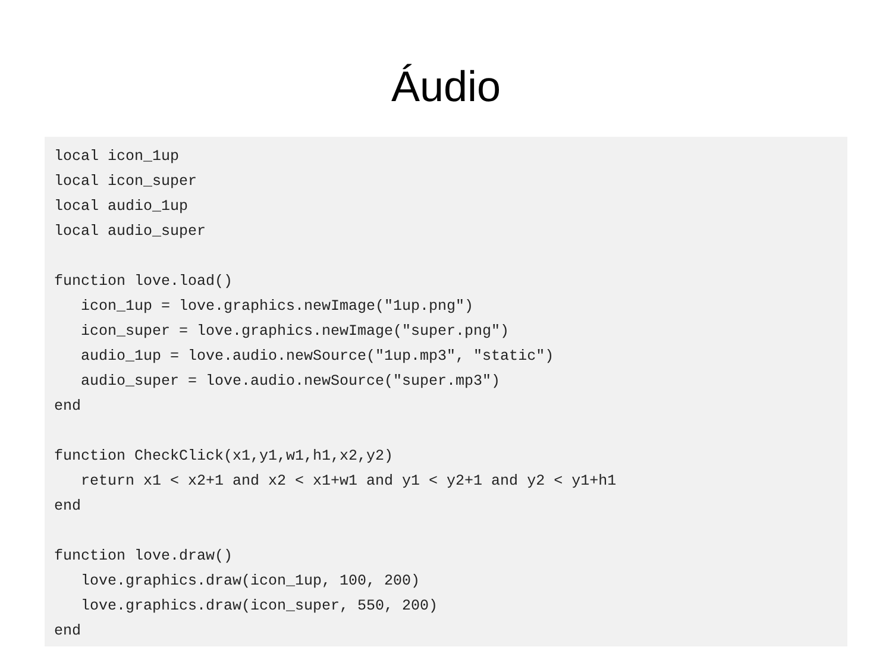Áudio
local icon_1up
local icon_super
local audio_1up
local audio_super

function love.load()
   icon_1up = love.graphics.newImage("1up.png")
   icon_super = love.graphics.newImage("super.png")
   audio_1up = love.audio.newSource("1up.mp3", "static")
   audio_super = love.audio.newSource("super.mp3")
end

function CheckClick(x1,y1,w1,h1,x2,y2)
   return x1 < x2+1 and x2 < x1+w1 and y1 < y2+1 and y2 < y1+h1
end

function love.draw()
   love.graphics.draw(icon_1up, 100, 200)
   love.graphics.draw(icon_super, 550, 200)
end